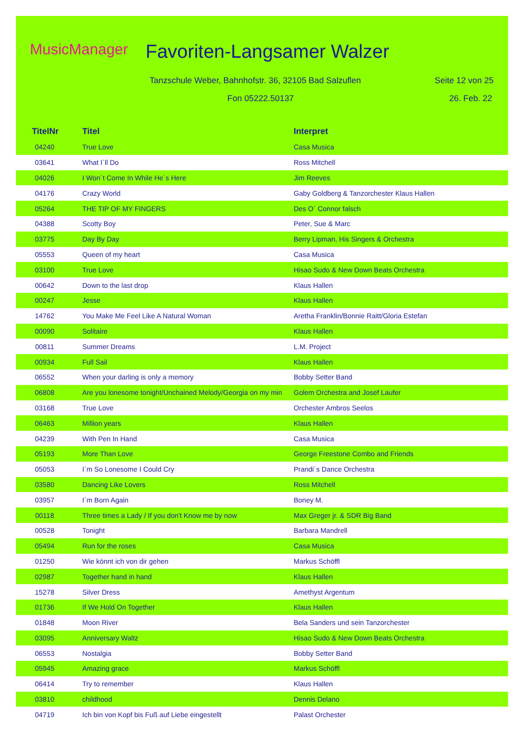MusicManager Favoriten-Langsamer Walzer
Tanzschule Weber, Bahnhofstr. 36, 32105 Bad Salzuflen
Seite 12 von 25
Fon 05222.50137 26. Feb. 22
| TitelNr | Titel | Interpret |
| --- | --- | --- |
| 04240 | True Love | Casa Musica |
| 03641 | What I´ll Do | Ross Mitchell |
| 04026 | I Won´t Come In While He´s Here | Jim Reeves |
| 04176 | Crazy World | Gaby Goldberg & Tanzorchester Klaus Hallen |
| 05264 | THE TIP OF MY FINGERS | Des O´ Connor falsch |
| 04388 | Scotty Boy | Peter, Sue & Marc |
| 03775 | Day By Day | Berry Lipman, His Singers & Orchestra |
| 05553 | Queen of my heart | Casa Musica |
| 03100 | True Love | Hisao Sudo & New Down Beats Orchestra |
| 00642 | Down to the last drop | Klaus Hallen |
| 00247 | Jesse | Klaus Hallen |
| 14762 | You Make Me Feel Like A Natural Woman | Aretha Franklin/Bonnie Raitt/Gloria Estefan |
| 00090 | Solitaire | Klaus Hallen |
| 00811 | Summer Dreams | L.M. Project |
| 00934 | Full Sail | Klaus Hallen |
| 06552 | When your darling is only a memory | Bobby Setter Band |
| 06808 | Are you lonesome tonight/Unchained Melody/Georgia on my min | Golem Orchestra and Josef Laufer |
| 03168 | True Love | Orchester Ambros Seelos |
| 06463 | Million years | Klaus Hallen |
| 04239 | With Pen In Hand | Casa Musica |
| 05193 | More Than Love | George Freestone Combo and Friends |
| 05053 | I´m So Lonesome I Could Cry | Prandi´s Dance Orchestra |
| 03580 | Dancing Like Lovers | Ross Mitchell |
| 03957 | I´m Born Again | Boney M. |
| 00118 | Three times a Lady / If you don't Know me by now | Max Greger jr. & SDR Big Band |
| 00528 | Tonight | Barbara Mandrell |
| 05494 | Run for the roses | Casa Musica |
| 01250 | Wie könnt ich von dir gehen | Markus Schöffl |
| 02987 | Together hand in hand | Klaus Hallen |
| 15278 | Silver Dress | Amethyst Argentum |
| 01736 | If We Hold On Together | Klaus Hallen |
| 01848 | Moon River | Bela Sanders und sein Tanzorchester |
| 03095 | Anniversary Waltz | Hisao Sudo & New Down Beats Orchestra |
| 06553 | Nostalgia | Bobby Setter Band |
| 05945 | Amazing grace | Markus Schöffl |
| 06414 | Try to remember | Klaus Hallen |
| 03810 | childhood | Dennis Delano |
| 04719 | Ich bin von Kopf bis Fuß auf Liebe eingestellt | Palast Orchester |